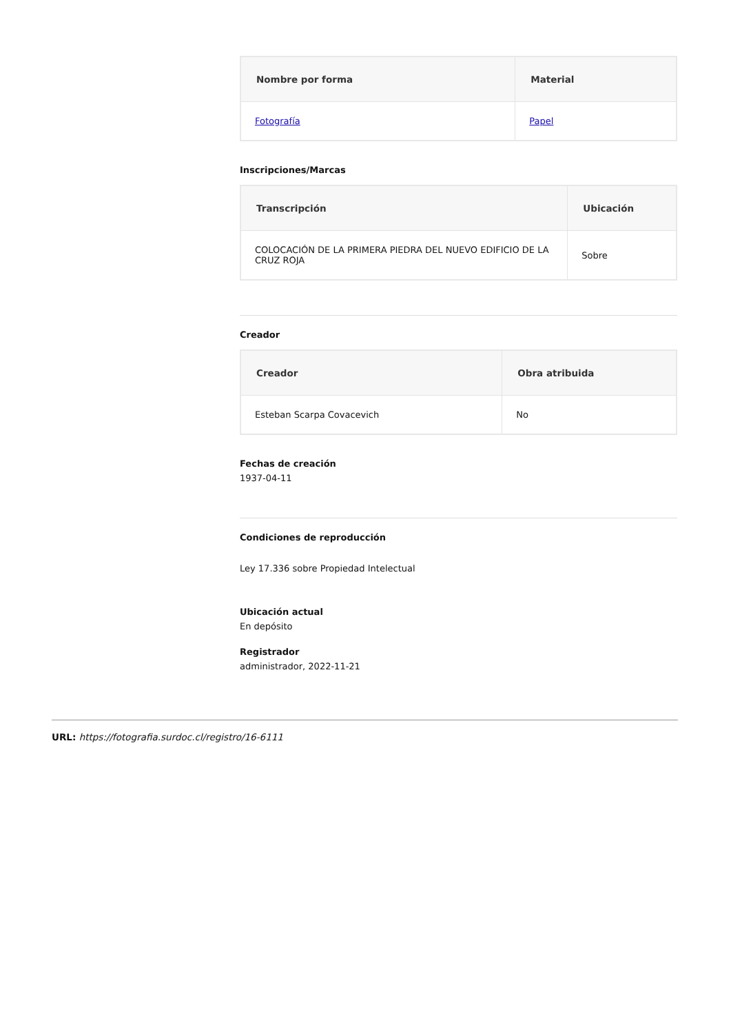| Nombre por forma | Material |
| --- | --- |
| Fotografía | Papel |
Inscripciones/Marcas
| Transcripción | Ubicación |
| --- | --- |
| COLOCACIÓN DE LA PRIMERA PIEDRA DEL NUEVO EDIFICIO DE LA CRUZ ROJA | Sobre |
Creador
| Creador | Obra atribuida |
| --- | --- |
| Esteban Scarpa Covacevich | No |
Fechas de creación
1937-04-11
Condiciones de reproducción
Ley 17.336 sobre Propiedad Intelectual
Ubicación actual
En depósito
Registrador
administrador, 2022-11-21
URL: https://fotografia.surdoc.cl/registro/16-6111